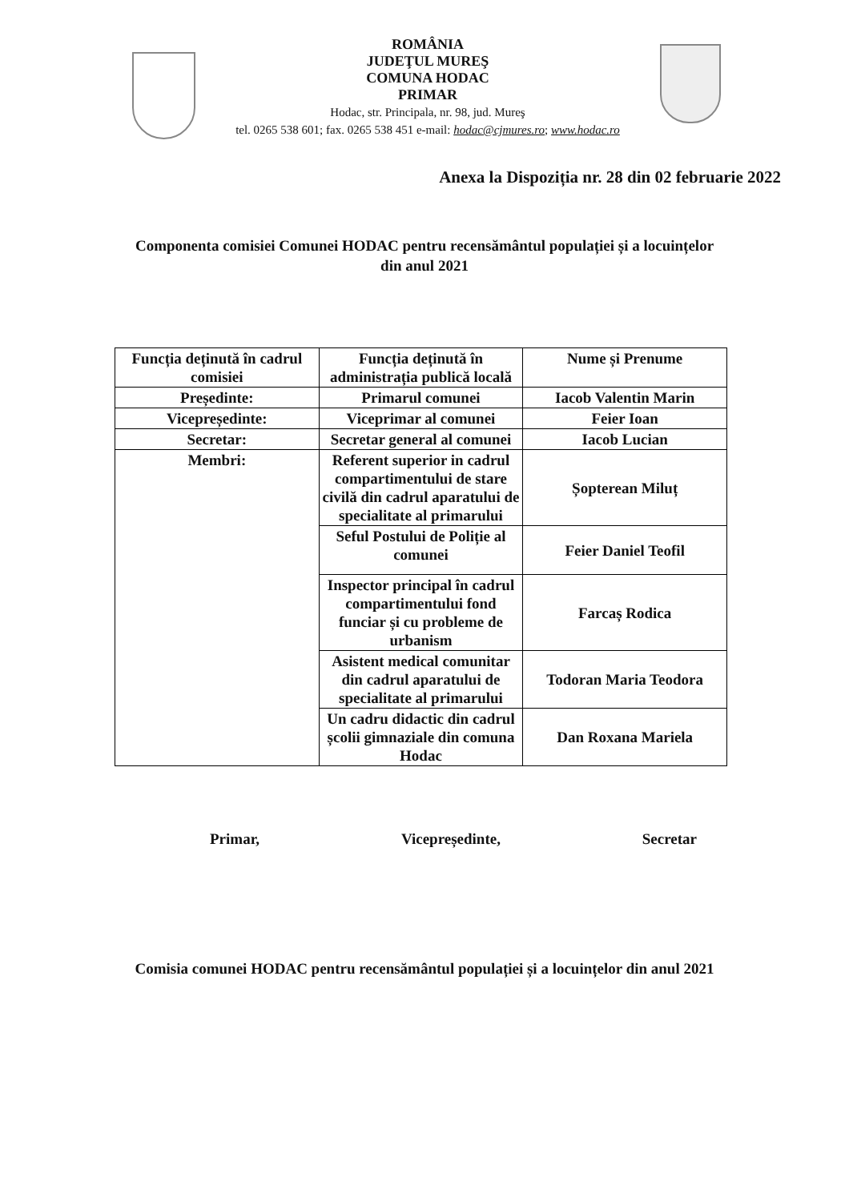ROMÂNIA
JUDEŢUL MUREŞ
COMUNA HODAC
PRIMAR
Hodac, str. Principala, nr. 98, jud. Mureş
tel. 0265 538 601; fax. 0265 538 451 e-mail: hodac@cjmures.ro; www.hodac.ro
Anexa la Dispoziția nr. 28 din 02 februarie 2022
Componenta comisiei Comunei HODAC pentru recensământul populației și a locuințelor din anul 2021
| Funcția deținută în cadrul comisiei | Funcția deținută în administrația publică locală | Nume și Prenume |
| Președinte: | Primarul comunei | Iacob Valentin Marin |
| Vicepreședinte: | Viceprimar al comunei | Feier Ioan |
| Secretar: | Secretar general al comunei | Iacob Lucian |
| Membri: | Referent superior in cadrul compartimentului de stare civilă din cadrul aparatului de specialitate al primarului | Șopterean Miluț |
| | Seful Postului de Poliție al comunei | Feier Daniel Teofil |
| | Inspector principal în cadrul compartimentului fond funciar și cu probleme de urbanism | Farcaș Rodica |
| | Asistent medical comunitar din cadrul aparatului de specialitate al primarului | Todoran Maria Teodora |
| | Un cadru didactic din cadrul școlii gimnaziale din comuna Hodac | Dan Roxana Mariela |
Primar, Vicepreședinte, Secretar
Comisia comunei HODAC pentru recensământul populației și a locuințelor din anul 2021